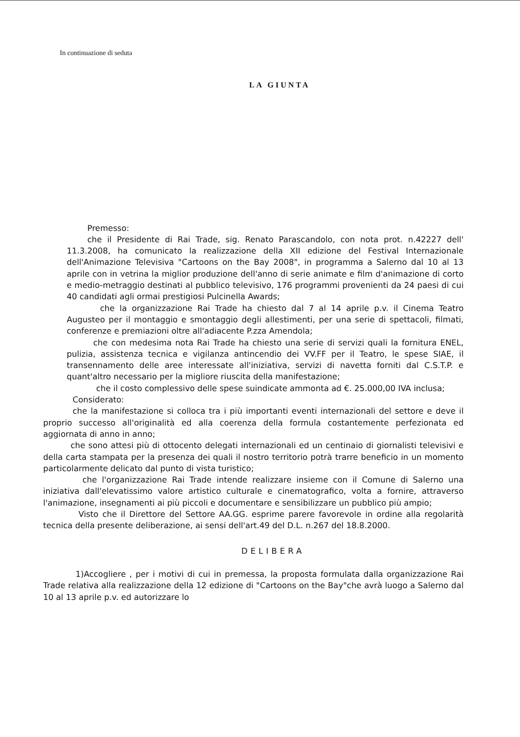In continuazione di seduta
LA GIUNTA
Premesso:
che il Presidente di Rai Trade, sig. Renato Parascandolo, con nota prot. n.42227 dell' 11.3.2008, ha comunicato la realizzazione della XII edizione del Festival Internazionale dell'Animazione Televisiva "Cartoons on the Bay 2008", in programma a Salerno dal 10 al 13 aprile con in vetrina la miglior produzione dell'anno di serie animate e film d'animazione di corto e medio-metraggio destinati al pubblico televisivo, 176 programmi provenienti da 24 paesi di cui 40 candidati agli ormai prestigiosi Pulcinella Awards;
che la organizzazione Rai Trade ha chiesto dal 7 al 14 aprile p.v. il Cinema Teatro Augusteo per il montaggio e smontaggio degli allestimenti, per una serie di spettacoli, filmati, conferenze e premiazioni oltre all'adiacente P.zza Amendola;
che con medesima nota Rai Trade ha chiesto una serie di servizi quali la fornitura ENEL, pulizia, assistenza tecnica e vigilanza antincendio dei VV.FF per il Teatro, le spese SIAE, il transennamento delle aree interessate all'iniziativa, servizi di navetta forniti dal C.S.T.P. e quant'altro necessario per la migliore riuscita della manifestazione;
che il costo complessivo delle spese suindicate ammonta ad €. 25.000,00 IVA inclusa;
Considerato:
che la manifestazione si colloca tra i più importanti eventi internazionali del settore e deve il proprio successo all'originalità ed alla coerenza della formula costantemente perfezionata ed aggiornata di anno in anno;
che sono attesi più di ottocento delegati internazionali ed un centinaio di giornalisti televisivi e della carta stampata per la presenza dei quali il nostro territorio potrà trarre beneficio in un momento particolarmente delicato dal punto di vista turistico;
che l'organizzazione Rai Trade intende realizzare insieme con il Comune di Salerno una iniziativa dall'elevatissimo valore artistico culturale e cinematografico, volta a fornire, attraverso l'animazione, insegnamenti ai più piccoli e documentare e sensibilizzare un pubblico più ampio;
Visto che il Direttore del Settore AA.GG. esprime parere favorevole in ordine alla regolarità tecnica della presente deliberazione, ai sensi dell'art.49 del D.L. n.267 del 18.8.2000.
DELIBERA
1)Accogliere , per i motivi di cui in premessa, la proposta formulata dalla organizzazione Rai Trade relativa alla realizzazione della 12 edizione di "Cartoons on the Bay"che avrà luogo a Salerno dal 10 al 13 aprile p.v. ed autorizzare lo